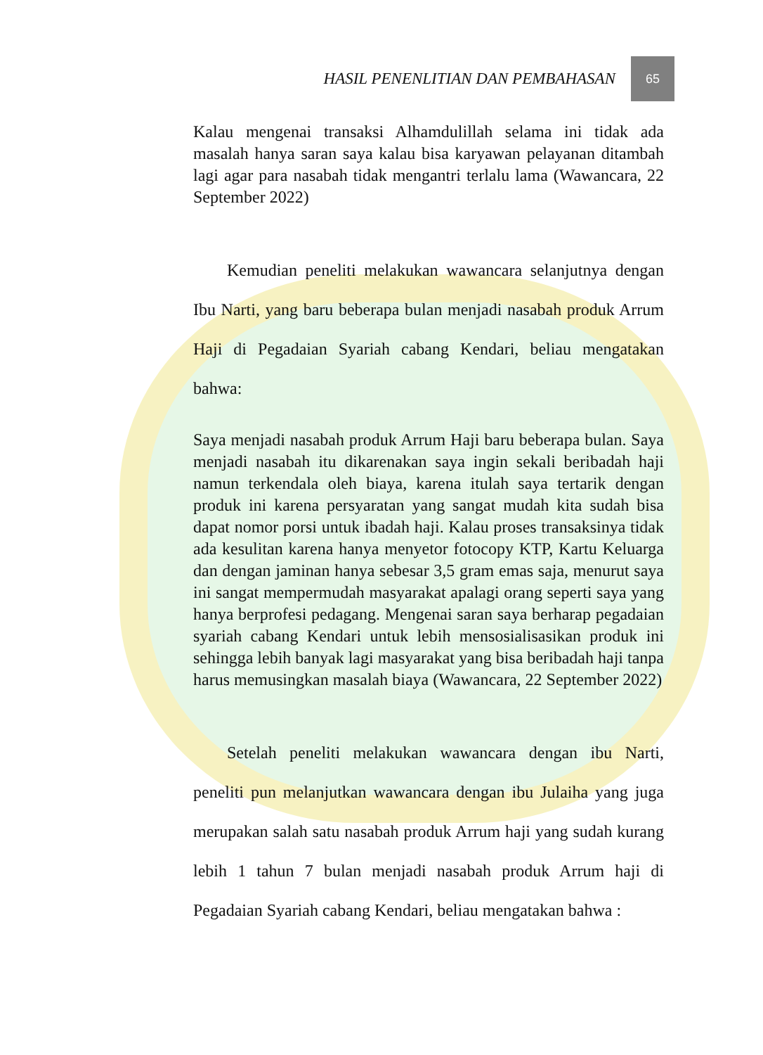HASIL PENENLITIAN DAN PEMBAHASAN 65
Kalau mengenai transaksi Alhamdulillah selama ini tidak ada masalah hanya saran saya kalau bisa karyawan pelayanan ditambah lagi agar para nasabah tidak mengantri terlalu lama (Wawancara, 22 September 2022)
Kemudian peneliti melakukan wawancara selanjutnya dengan Ibu Narti, yang baru beberapa bulan menjadi nasabah produk Arrum Haji di Pegadaian Syariah cabang Kendari, beliau mengatakan bahwa:
Saya menjadi nasabah produk Arrum Haji baru beberapa bulan. Saya menjadi nasabah itu dikarenakan saya ingin sekali beribadah haji namun terkendala oleh biaya, karena itulah saya tertarik dengan produk ini karena persyaratan yang sangat mudah kita sudah bisa dapat nomor porsi untuk ibadah haji. Kalau proses transaksinya tidak ada kesulitan karena hanya menyetor fotocopy KTP, Kartu Keluarga dan dengan jaminan hanya sebesar 3,5 gram emas saja, menurut saya ini sangat mempermudah masyarakat apalagi orang seperti saya yang hanya berprofesi pedagang. Mengenai saran saya berharap pegadaian syariah cabang Kendari untuk lebih mensosialisasikan produk ini sehingga lebih banyak lagi masyarakat yang bisa beribadah haji tanpa harus memusingkan masalah biaya (Wawancara, 22 September 2022)
Setelah peneliti melakukan wawancara dengan ibu Narti, peneliti pun melanjutkan wawancara dengan ibu Julaiha yang juga merupakan salah satu nasabah produk Arrum haji yang sudah kurang lebih 1 tahun 7 bulan menjadi nasabah produk Arrum haji di Pegadaian Syariah cabang Kendari, beliau mengatakan bahwa :